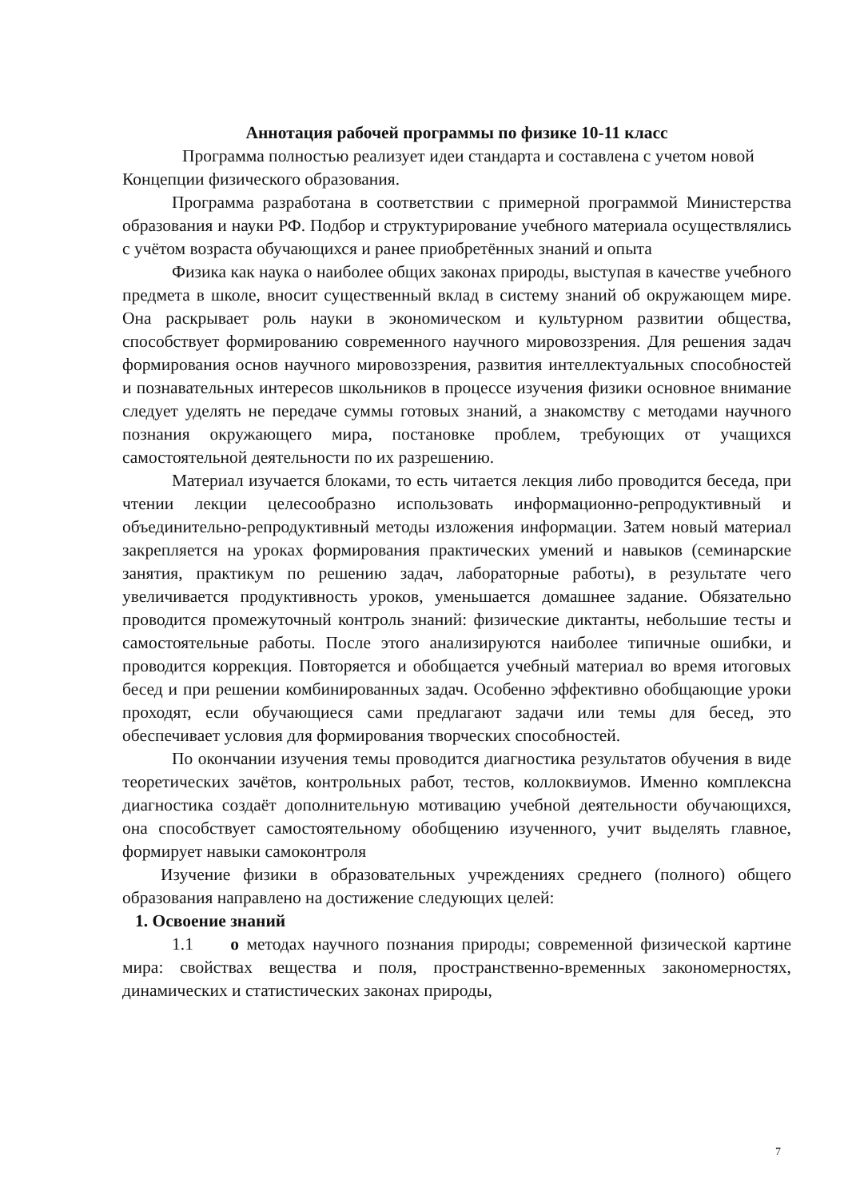Аннотация рабочей программы по физике 10-11 класс
Программа полностью реализует идеи стандарта и составлена с учетом новой Концепции физического образования.
Программа разработана в соответствии с примерной программой Министерства образования и науки РФ. Подбор и структурирование учебного материала осуществлялись с учётом возраста обучающихся и ранее приобретённых знаний и опыта
Физика как наука о наиболее общих законах природы, выступая в качестве учебного предмета в школе, вносит существенный вклад в систему знаний об окружающем мире. Она раскрывает роль науки в экономическом и культурном развитии общества, способствует формированию современного научного мировоззрения. Для решения задач формирования основ научного мировоззрения, развития интеллектуальных способностей и познавательных интересов школьников в процессе изучения физики основное внимание следует уделять не передаче суммы готовых знаний, а знакомству с методами научного познания окружающего мира, постановке проблем, требующих от учащихся самостоятельной деятельности по их разрешению.
Материал изучается блоками, то есть читается лекция либо проводится беседа, при чтении лекции целесообразно использовать информационно-репродуктивный и объединительно-репродуктивный методы изложения информации. Затем новый материал закрепляется на уроках формирования практических умений и навыков (семинарские занятия, практикум по решению задач, лабораторные работы), в результате чего увеличивается продуктивность уроков, уменьшается домашнее задание. Обязательно проводится промежуточный контроль знаний: физические диктанты, небольшие тесты и самостоятельные работы. После этого анализируются наиболее типичные ошибки, и проводится коррекция. Повторяется и обобщается учебный материал во время итоговых бесед и при решении комбинированных задач. Особенно эффективно обобщающие уроки проходят, если обучающиеся сами предлагают задачи или темы для бесед, это обеспечивает условия для формирования творческих способностей.
По окончании изучения темы проводится диагностика результатов обучения в виде теоретических зачётов, контрольных работ, тестов, коллоквиумов. Именно комплексна диагностика создаёт дополнительную мотивацию учебной деятельности обучающихся, она способствует самостоятельному обобщению изученного, учит выделять главное, формирует навыки самоконтроля
Изучение физики в образовательных учреждениях среднего (полного) общего образования направлено на достижение следующих целей:
1. Освоение знаний
1.1 о методах научного познания природы; современной физической картине мира: свойствах вещества и поля, пространственно-временных закономерностях, динамических и статистических законах природы,
7